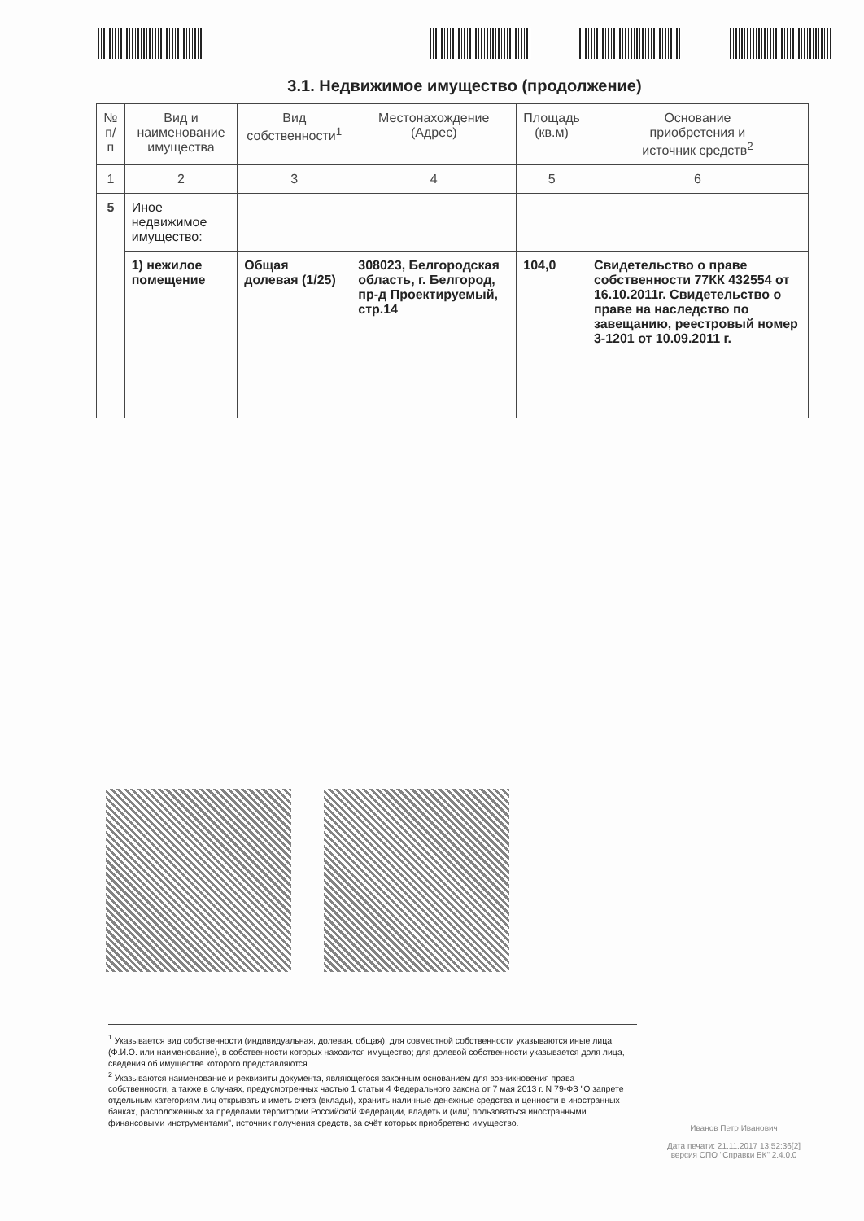3.1. Недвижимое имущество (продолжение)
| № п/п | Вид и наименование имущества | Вид собственности<sup>1</sup> | Местонахождение (Адрес) | Площадь (кв.м) | Основание приобретения и источник средств<sup>2</sup> |
| --- | --- | --- | --- | --- | --- |
| 1 | 2 | 3 | 4 | 5 | 6 |
| 5 | Иное недвижимое имущество: | | | | |
| | 1) нежилое помещение | Общая долевая (1/25) | 308023, Белгородская область, г. Белгород, пр-д Проектируемый, стр.14 | 104,0 | Свидетельство о праве собственности 77КК 432554 от 16.10.2011г. Свидетельство о праве на наследство по завещанию, реестровый номер 3-1201 от 10.09.2011 г. |
<sup>1</sup> Указывается вид собственности (индивидуальная, долевая, общая); для совместной собственности указываются иные лица (Ф.И.О. или наименование), в собственности которых находится имущество; для долевой собственности указывается доля лица, сведения об имуществе которого представляются.
<sup>2</sup> Указываются наименование и реквизиты документа, являющегося законным основанием для возникновения права собственности, а также в случаях, предусмотренных частью 1 статьи 4 Федерального закона от 7 мая 2013 г. N 79-ФЗ "О запрете отдельным категориям лиц открывать и иметь счета (вклады), хранить наличные денежные средства и ценности в иностранных банках, расположенных за пределами территории Российской Федерации, владеть и (или) пользоваться иностранными финансовыми инструментами", источник получения средств, за счёт которых приобретено имущество.
Иванов Петр Иванович
Дата печати: 21.11.2017 13:52:36[2]
версия СПО "Справки БК" 2.4.0.0